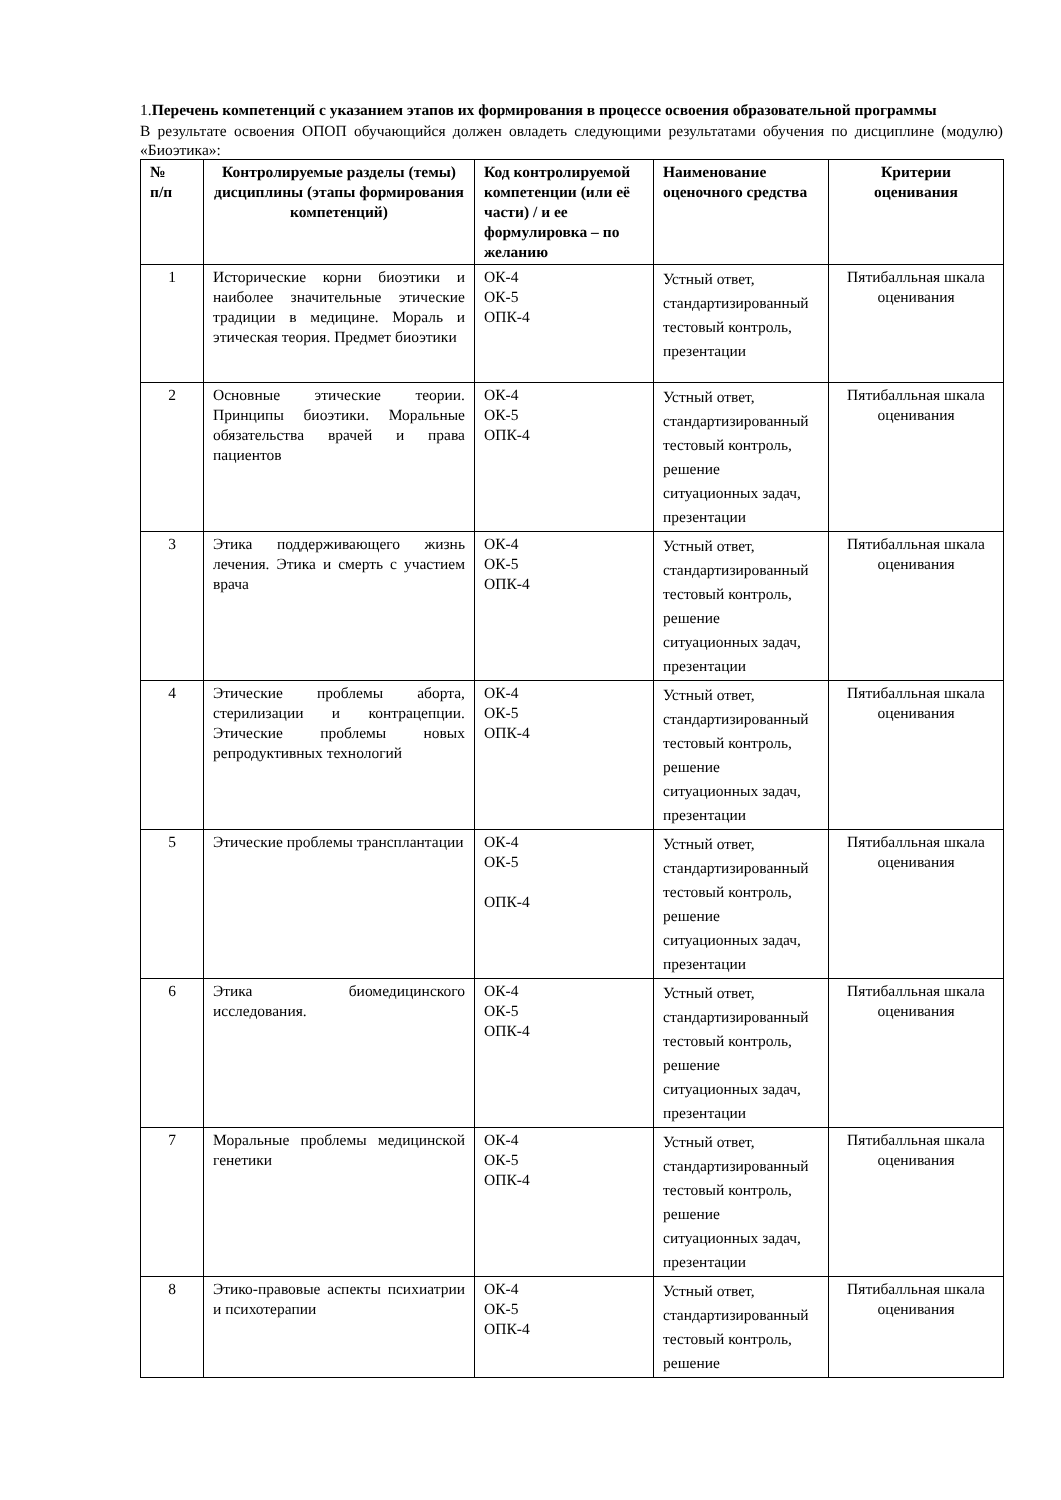1.Перечень компетенций с указанием этапов их формирования в процессе освоения образовательной программы
В результате освоения ОПОП обучающийся должен овладеть следующими результатами обучения по дисциплине (модулю) «Биоэтика»:
| № п/п | Контролируемые разделы (темы) дисциплины (этапы формирования компетенций) | Код контролируемой компетенции (или её части) / и ее формулировка – по желанию | Наименование оценочного средства | Критерии оценивания |
| --- | --- | --- | --- | --- |
| 1 | Исторические корни биоэтики и наиболее значительные этические традиции в медицине. Мораль и этическая теория. Предмет биоэтики | ОК-4 ОК-5 ОПК-4 | Устный ответ, стандартизированный тестовый контроль, презентации | Пятибалльная шкала оценивания |
| 2 | Основные этические теории. Принципы биоэтики. Моральные обязательства врачей и права пациентов | ОК-4 ОК-5 ОПК-4 | Устный ответ, стандартизированный тестовый контроль, решение ситуационных задач, презентации | Пятибалльная шкала оценивания |
| 3 | Этика поддерживающего жизнь лечения. Этика и смерть с участием врача | ОК-4 ОК-5 ОПК-4 | Устный ответ, стандартизированный тестовый контроль, решение ситуационных задач, презентации | Пятибалльная шкала оценивания |
| 4 | Этические проблемы аборта, стерилизации и контрацепции. Этические проблемы новых репродуктивных технологий | ОК-4 ОК-5 ОПК-4 | Устный ответ, стандартизированный тестовый контроль, решение ситуационных задач, презентации | Пятибалльная шкала оценивания |
| 5 | Этические проблемы трансплантации | ОК-4 ОК-5 ОПК-4 | Устный ответ, стандартизированный тестовый контроль, решение ситуационных задач, презентации | Пятибалльная шкала оценивания |
| 6 | Этика биомедицинского исследования. | ОК-4 ОК-5 ОПК-4 | Устный ответ, стандартизированный тестовый контроль, решение ситуационных задач, презентации | Пятибалльная шкала оценивания |
| 7 | Моральные проблемы медицинской генетики | ОК-4 ОК-5 ОПК-4 | Устный ответ, стандартизированный тестовый контроль, решение ситуационных задач, презентации | Пятибалльная шкала оценивания |
| 8 | Этико-правовые аспекты психиатрии и психотерапии | ОК-4 ОК-5 ОПК-4 | Устный ответ, стандартизированный тестовый контроль, решение | Пятибалльная шкала оценивания |